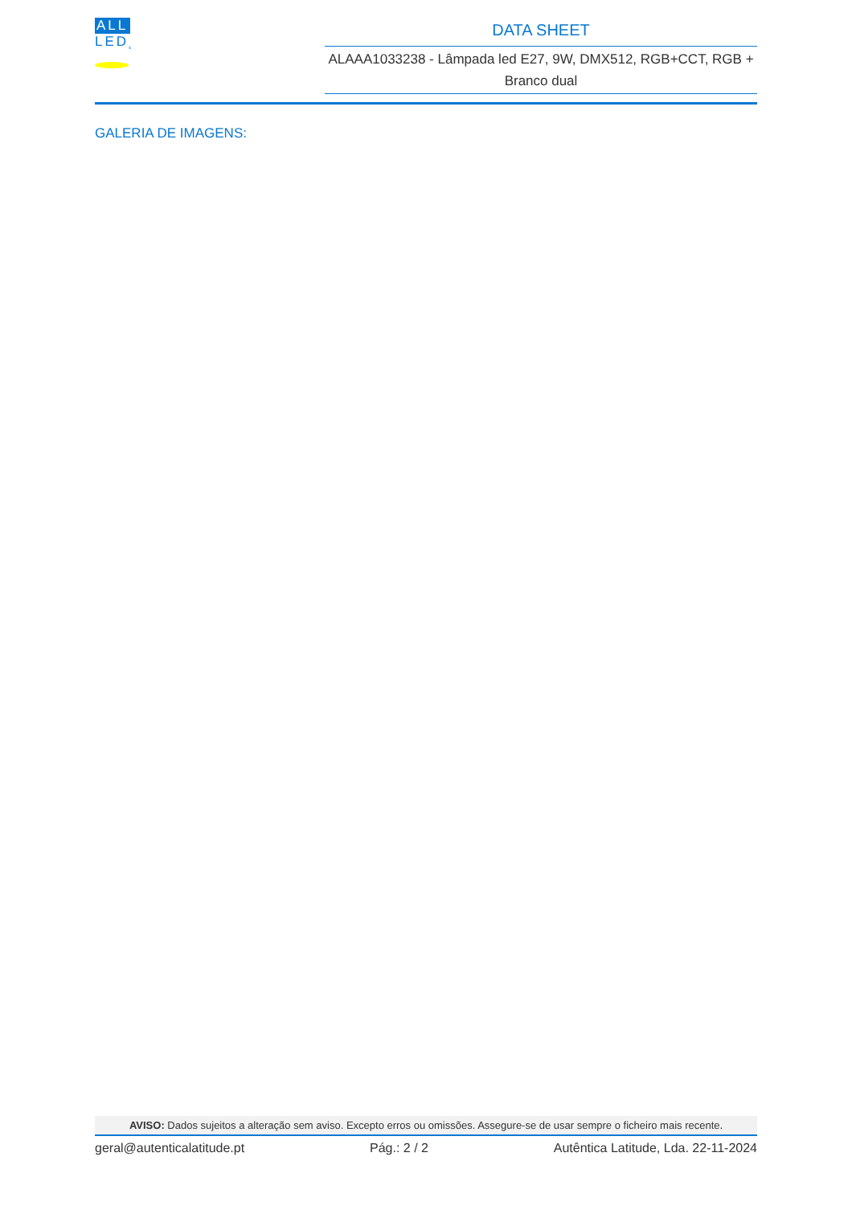ALL
LED<sub>s</sub>
DATA SHEET
ALAAA1033238 - Lâmpada led E27, 9W, DMX512, RGB+CCT, RGB + Branco dual
GALERIA DE IMAGENS:
AVISO: Dados sujeitos a alteração sem aviso. Excepto erros ou omissões. Assegure-se de usar sempre o ficheiro mais recente.
geral@autenticalatitude.pt Pág.: 2 / 2 Autêntica Latitude, Lda. 22-11-2024